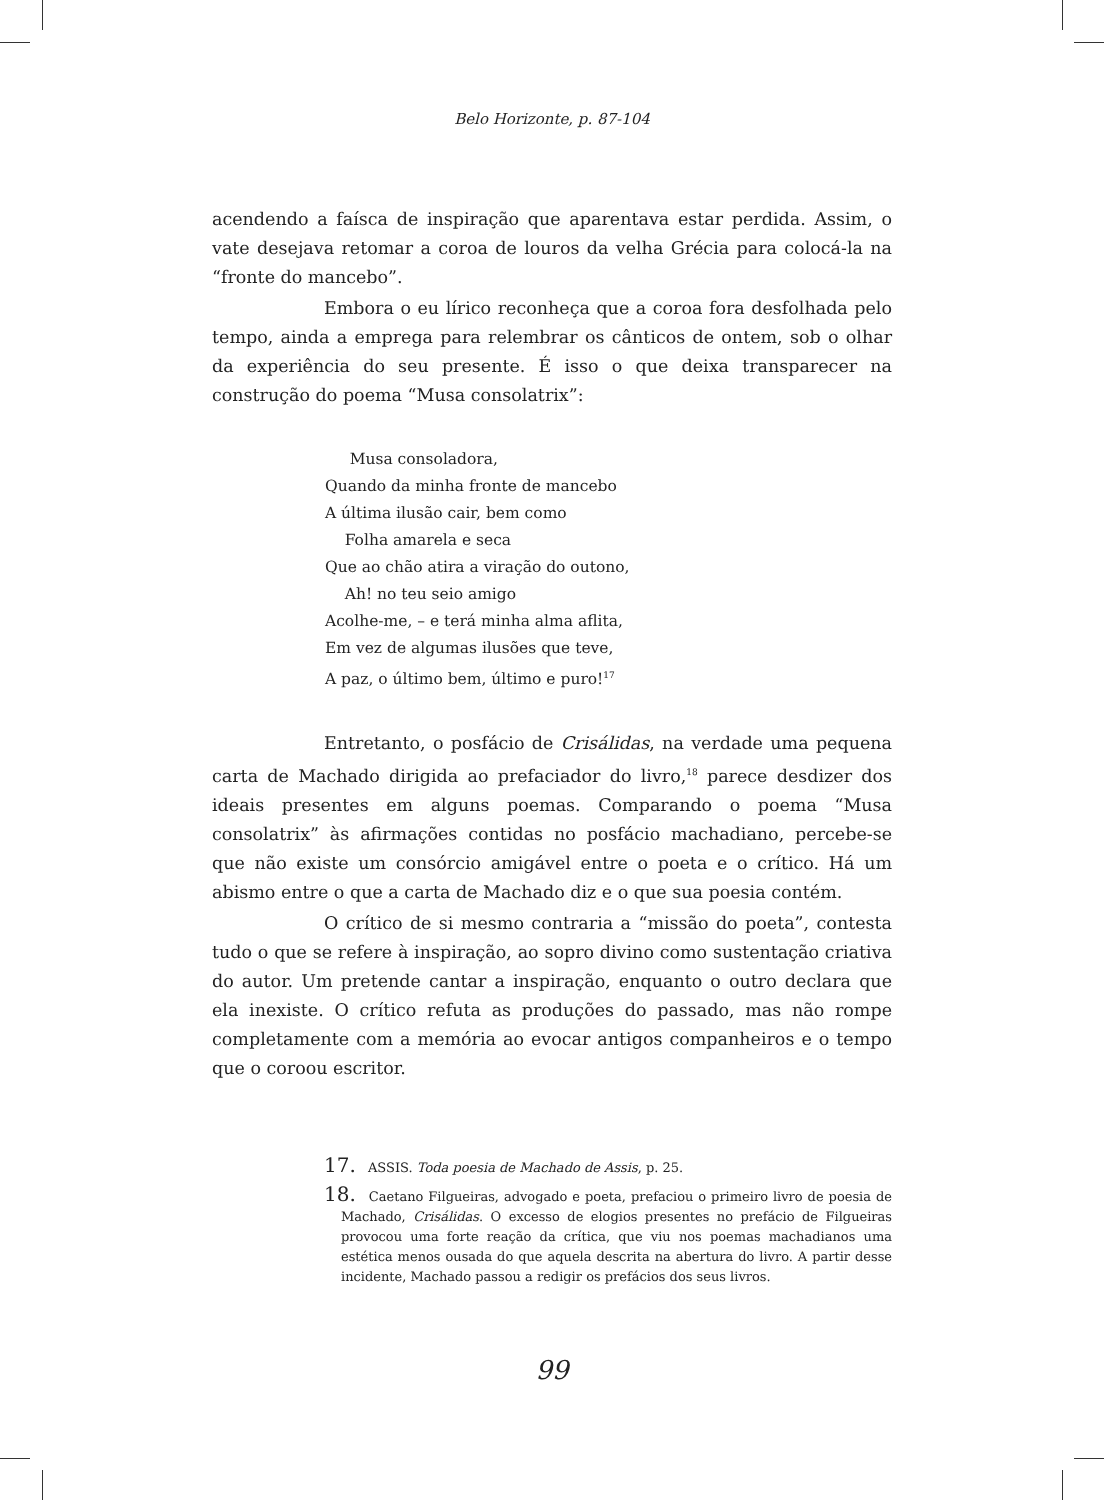Belo Horizonte, p. 87-104
acendendo a faísca de inspiração que aparentava estar perdida. Assim, o vate desejava retomar a coroa de louros da velha Grécia para colocá-la na “fronte do mancebo”.
Embora o eu lírico reconheça que a coroa fora desfolhada pelo tempo, ainda a emprega para relembrar os cânticos de ontem, sob o olhar da experiência do seu presente. É isso o que deixa transparecer na construção do poema “Musa consolatrix”:
Musa consoladora,
Quando da minha fronte de mancebo
A última ilusão cair, bem como
Folha amarela e seca
Que ao chão atira a viração do outono,
Ah! no teu seio amigo
Acolhe-me, – e terá minha alma aflita,
Em vez de algumas ilusões que teve,
A paz, o último bem, último e puro!<sup>17</sup>
Entretanto, o posfácio de Crisálidas, na verdade uma pequena carta de Machado dirigida ao prefaciador do livro,<sup>18</sup> parece desdizer dos ideais presentes em alguns poemas. Comparando o poema “Musa consolatrix” às afirmações contidas no posfácio machadiano, percebe-se que não existe um consórcio amigável entre o poeta e o crítico. Há um abismo entre o que a carta de Machado diz e o que sua poesia contém.
O crítico de si mesmo contraria a “missão do poeta”, contesta tudo o que se refere à inspiração, ao sopro divino como sustentação criativa do autor. Um pretende cantar a inspiração, enquanto o outro declara que ela inexiste. O crítico refuta as produções do passado, mas não rompe completamente com a memória ao evocar antigos companheiros e o tempo que o coroou escritor.
17. ASSIS. Toda poesia de Machado de Assis, p. 25.
18. Caetano Filgueiras, advogado e poeta, prefaciou o primeiro livro de poesia de Machado, Crisálidas. O excesso de elogios presentes no prefácio de Filgueiras provocou uma forte reação da crítica, que viu nos poemas machadianos uma estética menos ousada do que aquela descrita na abertura do livro. A partir desse incidente, Machado passou a redigir os prefácios dos seus livros.
99